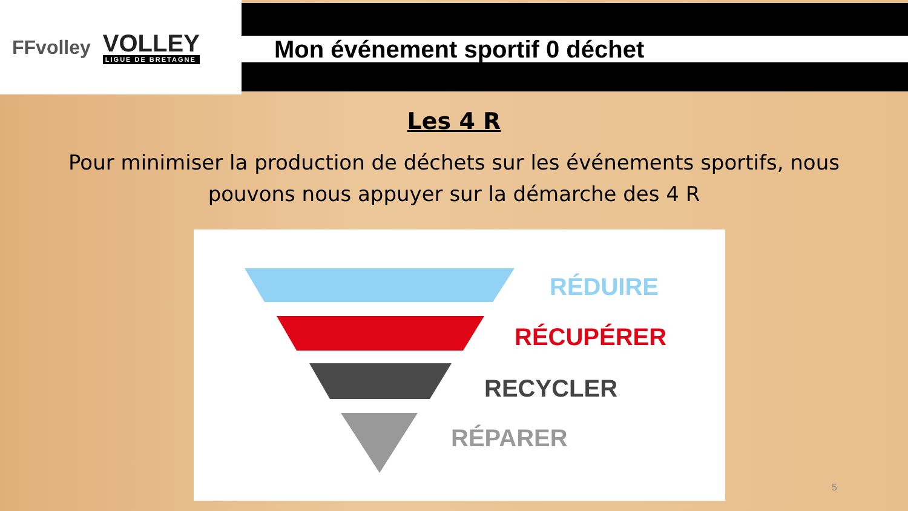FFvolley
VOLLEY
LIGUE DE BRETAGNE
Mon événement sportif 0 déchet
Les 4 R
Pour minimiser la production de déchets sur les événements sportifs, nous pouvons nous appuyer sur la démarche des 4 R
RÉDUIRE
RÉCUPÉRER
RECYCLER
RÉPARER
5